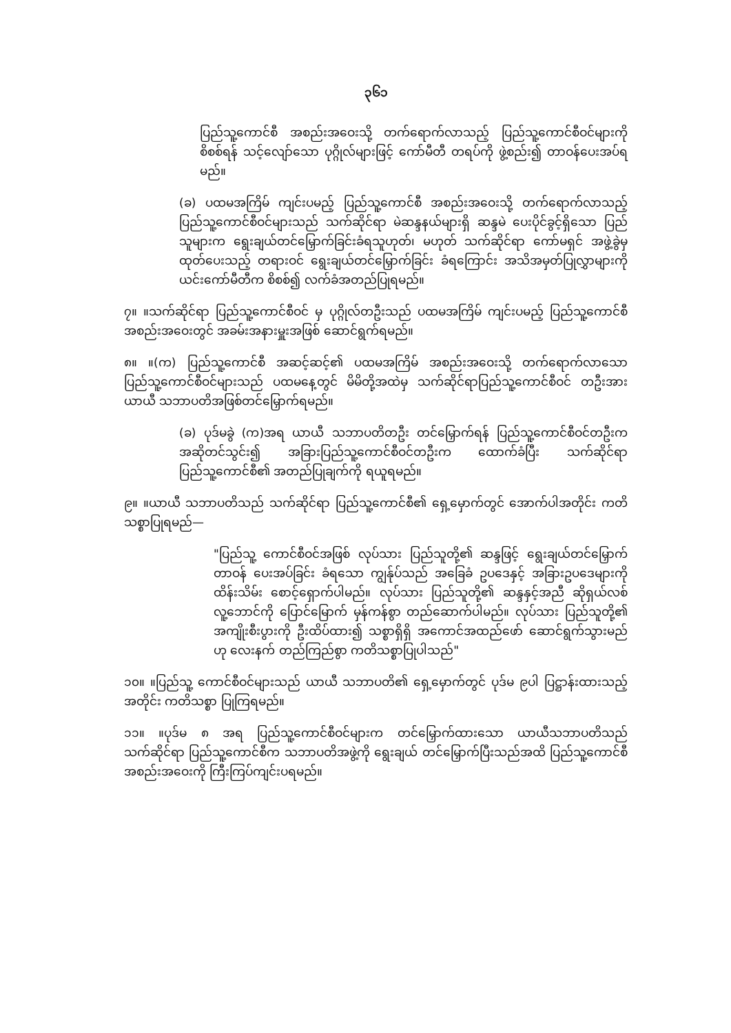၃၆၁
ပြည်သူ့ကောင်စီ အစည်းအဝေးသို့ တက်ရောက်လာသည့် ပြည်သူ့ကောင်စီဝင်များကို စိစစ်ရန် သင့်လျော်သော ပုဂ္ဂိုလ်များဖြင့် ကော်မီတီ တရပ်ကို ဖွဲ့စည်း၍ တာဝန်ပေးအပ်ရမည်။
(ခ) ပထမအကြိမ် ကျင်းပမည့် ပြည်သူ့ကောင်စီ အစည်းအဝေးသို့ တက်ရောက်လာသည့် ပြည်သူ့ကောင်စီဝင်များသည် သက်ဆိုင်ရာ မဲဆန္ဒနယ်များရှိ ဆန္ဒမဲ ပေးပိုင်ခွင့်ရှိသော ပြည်သူများက ရွေးချယ်တင်မြှောက်ခြင်းခံရသူဟုတ်၊ မဟုတ် သက်ဆိုင်ရာ ကော်မရှင် အဖွဲ့ခွဲမှ ထုတ်ပေးသည့် တရားဝင် ရွေးချယ်တင်မြှောက်ခြင်း ခံရကြောင်း အသိအမှတ်ပြုလွှာများကို ယင်းကော်မီတီက စိစစ်၍ လက်ခံအတည်ပြုရမည်။
၇။ ။သက်ဆိုင်ရာ ပြည်သူ့ကောင်စီဝင် မှ ပုဂ္ဂိုလ်တဦးသည် ပထမအကြိမ် ကျင်းပမည့် ပြည်သူ့ကောင်စီ အစည်းအဝေးတွင် အခမ်းအနားမှူးအဖြစ် ဆောင်ရွက်ရမည်။
၈။ ။(က) ပြည်သူ့ကောင်စီ အဆင့်ဆင့်၏ ပထမအကြိမ် အစည်းအဝေးသို့ တက်ရောက်လာသော ပြည်သူ့ကောင်စီဝင်များသည် ပထမနေ့တွင် မိမိတို့အထဲမှ သက်ဆိုင်ရာပြည်သူ့ကောင်စီဝင် တဦးအား ယာယီ သဘာပတိအဖြစ်တင်မြှောက်ရမည်။
(ခ) ပုဒ်မခွဲ (က)အရ ယာယီ သဘာပတိတဦး တင်မြှောက်ရန် ပြည်သူ့ကောင်စီဝင်တဦးက အဆိုတင်သွင်း၍ အခြားပြည်သူ့ကောင်စီဝင်တဦးက ထောက်ခံပြီး သက်ဆိုင်ရာ ပြည်သူ့ကောင်စီ၏ အတည်ပြုချက်ကို ရယူရမည်။
၉။ ။ယာယီ သဘာပတိသည် သက်ဆိုင်ရာ ပြည်သူ့ကောင်စီ၏ ရှေ့မှောက်တွင် အောက်ပါအတိုင်း ကတိသစ္စာပြုရမည်—
"ပြည်သူ့ ကောင်စီဝင်အဖြစ် လုပ်သား ပြည်သူတို့၏ ဆန္ဒဖြင့် ရွေးချယ်တင်မြှောက် တာဝန် ပေးအပ်ခြင်း ခံရသော ကျွန်ုပ်သည် အခြေခံ ဥပဒေနှင့် အခြားဥပဒေများကို ထိန်းသိမ်း စောင့်ရှောက်ပါမည်။ လုပ်သား ပြည်သူတို့၏ ဆန္ဒနှင့်အညီ ဆိုရှယ်လစ် လူ့ဘောင်ကို ပြောင်မြောက် မှန်ကန်စွာ တည်ဆောက်ပါမည်။ လုပ်သား ပြည်သူတို့၏ အကျိုးစီးပွားကို ဦးထိပ်ထား၍ သစ္စာရှိရှိ အကောင်အထည်ဖော် ဆောင်ရွက်သွားမည်ဟု လေးနက် တည်ကြည်စွာ ကတိသစ္စာပြုပါသည်"
၁၀။ ။ပြည်သူ့ ကောင်စီဝင်များသည် ယာယီ သဘာပတိ၏ ရှေ့မှောက်တွင် ပုဒ်မ ၉ပါ ပြဋ္ဌာန်းထားသည့်အတိုင်း ကတိသစ္စာ ပြုကြရမည်။
၁၁။ ။ပုဒ်မ ၈ အရ ပြည်သူ့ကောင်စီဝင်များက တင်မြှောက်ထားသော ယာယီသဘာပတိသည် သက်ဆိုင်ရာ ပြည်သူ့ကောင်စီက သဘာပတိအဖွဲ့ကို ရွေးချယ် တင်မြှောက်ပြီးသည်အထိ ပြည်သူ့ကောင်စီ အစည်းအဝေးကို ကြီးကြပ်ကျင်းပရမည်။